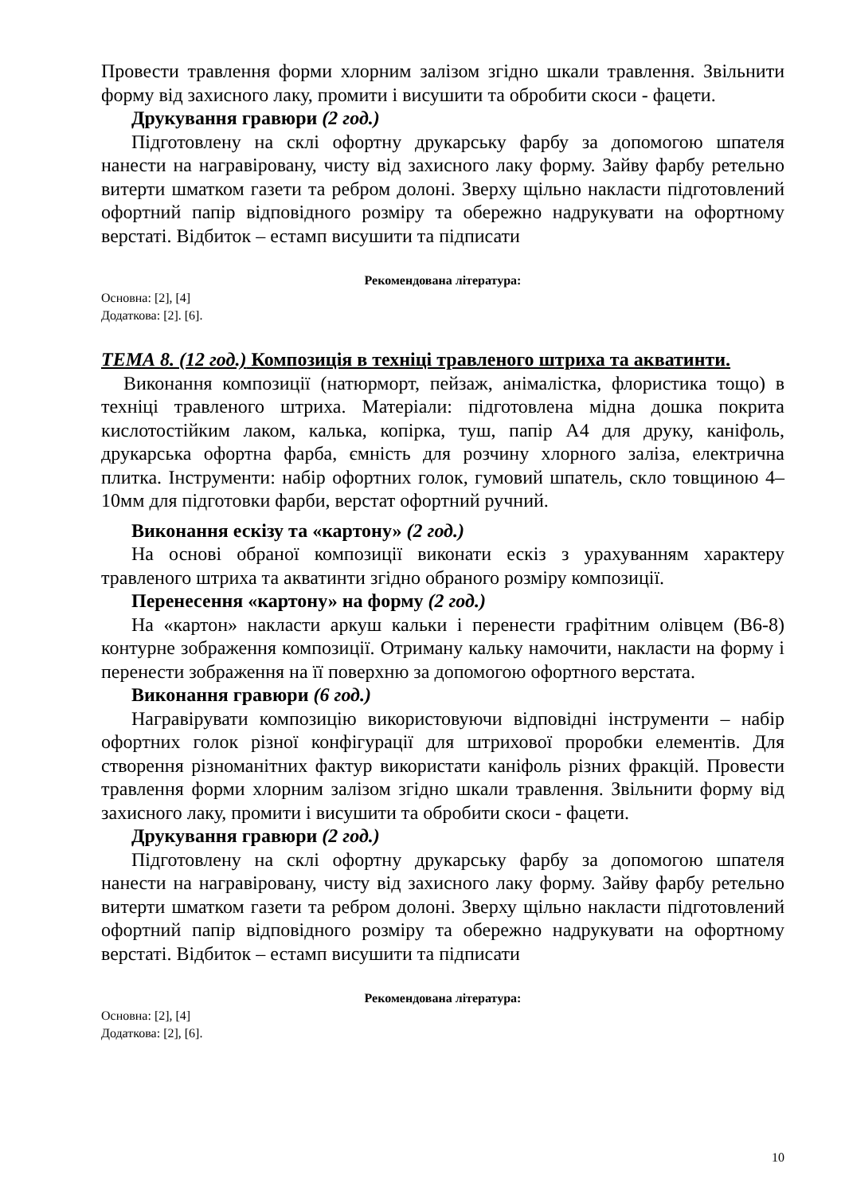Провести травлення форми хлорним залізом згідно шкали травлення. Звільнити форму від захисного лаку, промити і висушити та обробити скоси - фацети.
Друкування гравюри (2 год.)
Підготовлену на склі офортну друкарську фарбу за допомогою шпателя нанести на награвіровану, чисту від захисного лаку форму. Зайву фарбу ретельно витерти шматком газети та ребром долоні. Зверху щільно накласти підготовлений офортний папір відповідного розміру та обережно надрукувати на офортному верстаті. Відбиток – естамп висушити та підписати
Рекомендована література:
Основна: [2], [4]
Додаткова: [2]. [6].
ТЕМА 8. (12 год.) Композиція в техніці травленого штриха та акватинти.
Виконання композиції (натюрморт, пейзаж, анімалістка, флористика тощо) в техніці травленого штриха. Матеріали: підготовлена мідна дошка покрита кислотостійким лаком, калька, копірка, туш, папір А4 для друку, каніфоль, друкарська офортна фарба, ємність для розчину хлорного заліза, електрична плитка. Інструменти: набір офортних голок, гумовий шпатель, скло товщиною 4–10мм для підготовки фарби, верстат офортний ручний.
Виконання ескізу та «картону» (2 год.)
На основі обраної композиції виконати ескіз з урахуванням характеру травленого штриха та акватинти згідно обраного розміру композиції.
Перенесення «картону» на форму (2 год.)
На «картон» накласти аркуш кальки і перенести графітним олівцем (В6-8) контурне зображення композиції. Отриману кальку намочити, накласти на форму і перенести зображення на її поверхню за допомогою офортного верстата.
Виконання гравюри (6 год.)
Награвірувати композицію використовуючи відповідні інструменти – набір офортних голок різної конфігурації для штрихової проробки елементів. Для створення різноманітних фактур використати каніфоль різних фракцій. Провести травлення форми хлорним залізом згідно шкали травлення. Звільнити форму від захисного лаку, промити і висушити та обробити скоси - фацети.
Друкування гравюри (2 год.)
Підготовлену на склі офортну друкарську фарбу за допомогою шпателя нанести на награвіровану, чисту від захисного лаку форму. Зайву фарбу ретельно витерти шматком газети та ребром долоні. Зверху щільно накласти підготовлений офортний папір відповідного розміру та обережно надрукувати на офортному верстаті. Відбиток – естамп висушити та підписати
Рекомендована література:
Основна: [2], [4]
Додаткова: [2], [6].
10